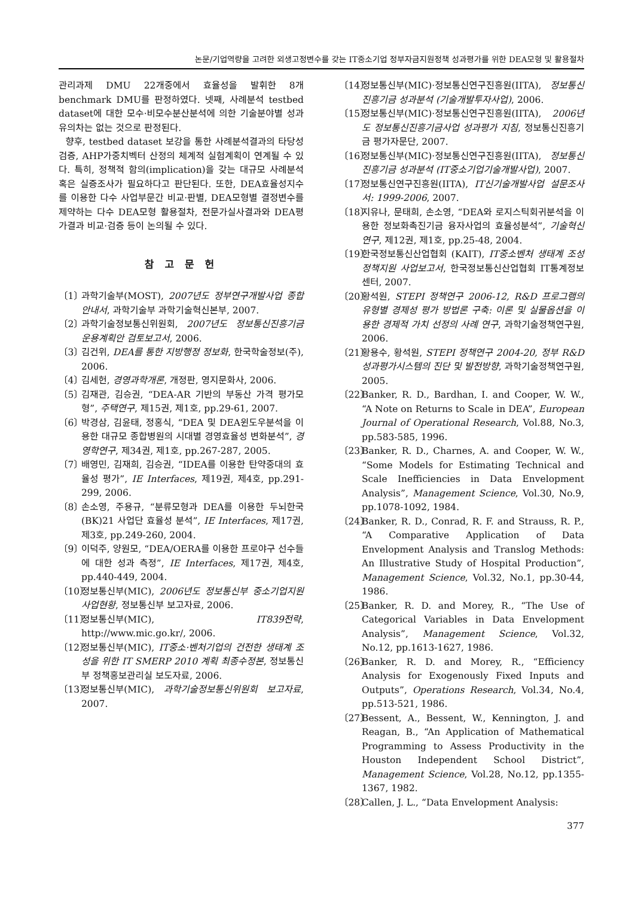논문/기업역량을 고려한 외생고정변수를 갖는 IT중소기업 정부자금지원정책 성과평가를 위한 DEA모형 및 활용절차
관리과제 DMU 22개중에서 효율성을 발휘한 8개 benchmark DMU를 판정하였다. 넷째, 사례분석 testbed dataset에 대한 모수·비모수분산분석에 의한 기술분야별 성과유의차는 없는 것으로 판정된다.
향후, testbed dataset 보강을 통한 사례분석결과의 타당성 검증, AHP가중치벡터 산정의 체계적 실험계획이 연계될 수 있다. 특히, 정책적 함의(implication)을 갖는 대규모 사례분석 혹은 실증조사가 필요하다고 판단된다. 또한, DEA효율성지수를 이용한 다수 사업부문간 비교·판별, DEA모형별 결정변수를 제약하는 다수 DEA모형 활용절차, 전문가실사결과와 DEA평가결과 비교·검증 등이 논의될 수 있다.
참 고 문 헌
〔1〕 과학기술부(MOST), 2007년도 정부연구개발사업 종합안내서, 과학기술부 과학기술혁신본부, 2007.
〔2〕 과학기술정보통신위원회, 2007년도 정보통신진흥기금 운용계획안 검토보고서, 2006.
〔3〕 김건위, DEA를 통한 지방행정 정보화, 한국학술정보(주), 2006.
〔4〕 김세헌, 경영과학개론, 개정판, 영지문화사, 2006.
〔5〕 김재관, 김승권, “DEA-AR 기반의 부동산 가격 평가모형”, 주택연구, 제15권, 제1호, pp.29-61, 2007.
〔6〕 박경삼, 김윤태, 정홍식, “DEA 및 DEA윈도우분석을 이용한 대규모 종합병원의 시대별 경영효율성 변화분석”, 경영학연구, 제34권, 제1호, pp.267-287, 2005.
〔7〕 배영민, 김재희, 김승권, “IDEA를 이용한 탄약중대의 효율성 평가”, IE Interfaces, 제19권, 제4호, pp.291-299, 2006.
〔8〕 손소영, 주용규, “분류모형과 DEA를 이용한 두뇌한국(BK)21 사업단 효율성 분석”, IE Interfaces, 제17권, 제3호, pp.249-260, 2004.
〔9〕 이덕주, 양원모, “DEA/OERA를 이용한 프로야구 선수들에 대한 성과 측정”, IE Interfaces, 제17권, 제4호, pp.440-449, 2004.
〔10〕 정보통신부(MIC), 2006년도 정보통신부 중소기업지원사업현황, 정보통신부 보고자료, 2006.
〔11〕 정보통신부(MIC), IT839전략, http://www.mic.go.kr/, 2006.
〔12〕 정보통신부(MIC), IT중소·벤처기업의 건전한 생태계 조성을 위한 IT SMERP 2010 계획 최종수정본, 정보통신부 정책홍보관리실 보도자료, 2006.
〔13〕 정보통신부(MIC), 과학기술정보통신위원회 보고자료, 2007.
〔14〕 정보통신부(MIC)·정보통신연구진흥원(IITA), 정보통신진흥기금 성과분석 (기술개발투자사업), 2006.
〔15〕 정보통신부(MIC)·정보통신연구진흥원(IITA), 2006년도 정보통신진흥기금사업 성과평가 지침, 정보통신진흥기금 평가자문단, 2007.
〔16〕 정보통신부(MIC)·정보통신연구진흥원(IITA), 정보통신진흥기금 성과분석 (IT중소기업기술개발사업), 2007.
〔17〕 정보통신연구진흥원(IITA), IT신기술개발사업 설문조사서: 1999-2006, 2007.
〔18〕 지유나, 문태희, 손소영, “DEA와 로지스틱회귀분석을 이용한 정보화촉진기금 융자사업의 효율성분석”, 기술혁신연구, 제12권, 제1호, pp.25-48, 2004.
〔19〕 한국정보통신산업협회 (KAIT), IT중소벤처 생태계 조성 정책지원 사업보고서, 한국정보통신산업협회 IT통계정보센터, 2007.
〔20〕 황석원, STEPI 정책연구 2006-12, R&D 프로그램의 유형별 경제성 평가 방법론 구축: 이론 및 실물옵션을 이용한 경제적 가치 선정의 사례 연구, 과학기술정책연구원, 2006.
〔21〕 황용수, 황석원, STEPI 정책연구 2004-20, 정부 R&D 성과평가시스템의 진단 및 발전방향, 과학기술정책연구원, 2005.
〔22〕 Banker, R. D., Bardhan, I. and Cooper, W. W., “A Note on Returns to Scale in DEA”, European Journal of Operational Research, Vol.88, No.3, pp.583-585, 1996.
〔23〕 Banker, R. D., Charnes, A. and Cooper, W. W., “Some Models for Estimating Technical and Scale Inefficiencies in Data Envelopment Analysis”, Management Science, Vol.30, No.9, pp.1078-1092, 1984.
〔24〕 Banker, R. D., Conrad, R. F. and Strauss, R. P., “A Comparative Application of Data Envelopment Analysis and Translog Methods: An Illustrative Study of Hospital Production”, Management Science, Vol.32, No.1, pp.30-44, 1986.
〔25〕 Banker, R. D. and Morey, R., “The Use of Categorical Variables in Data Envelopment Analysis”, Management Science, Vol.32, No.12, pp.1613-1627, 1986.
〔26〕 Banker, R. D. and Morey, R., “Efficiency Analysis for Exogenously Fixed Inputs and Outputs”, Operations Research, Vol.34, No.4, pp.513-521, 1986.
〔27〕 Bessent, A., Bessent, W., Kennington, J. and Reagan, B., “An Application of Mathematical Programming to Assess Productivity in the Houston Independent School District”, Management Science, Vol.28, No.12, pp.1355-1367, 1982.
〔28〕 Callen, J. L., “Data Envelopment Analysis:
377